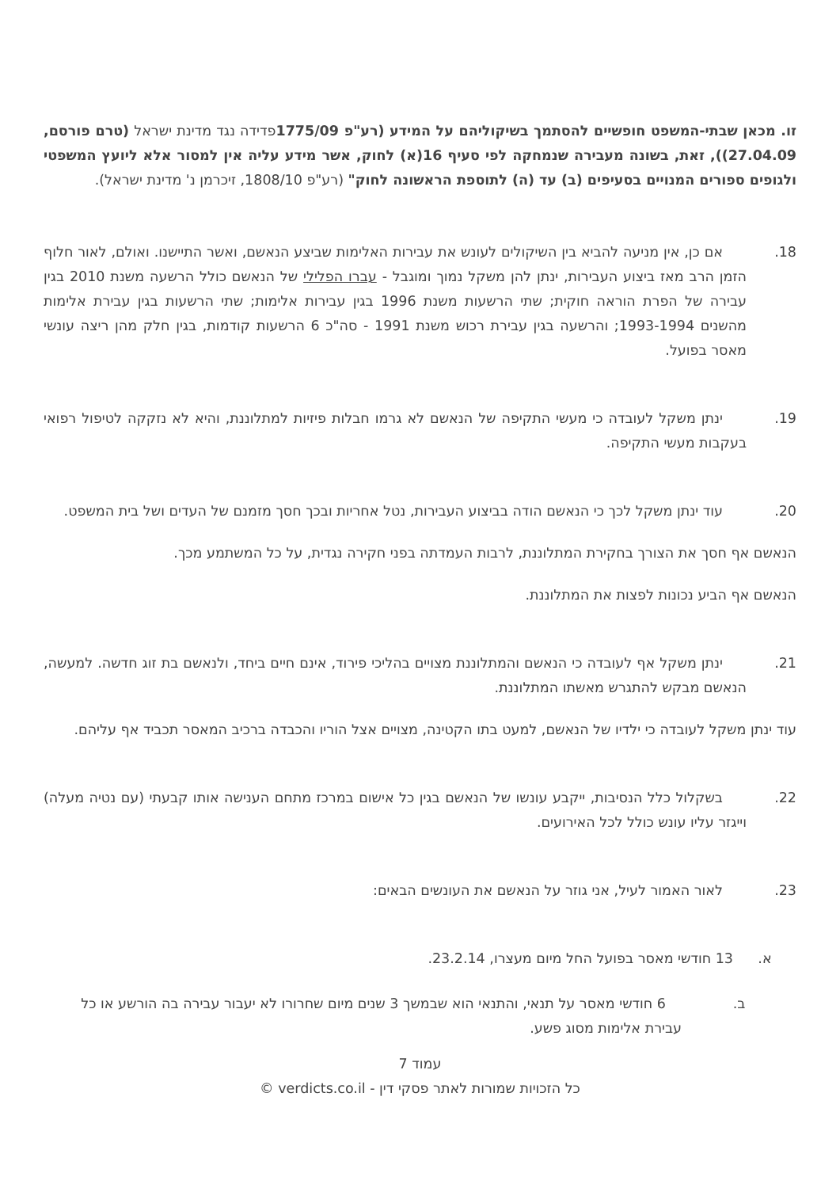זו. מכאן שבתי-המשפט חופשיים להסתמך בשיקוליהם על המידע (רע"פ 1775/09פדידה נגד מדינת ישראל (טרם פורסם, 27.04.09)), זאת, בשונה מעבירה שנמחקה לפי סעיף 16(א) לחוק, אשר מידע עליה אין למסור אלא ליועץ המשפטי ולגופים ספורים המנויים בסעיפים (ב) עד (ה) לתוספת הראשונה לחוק" (רע"פ 1808/10, זיכרמן נ' מדינת ישראל).
18. אם כן, אין מניעה להביא בין השיקולים לעונש את עבירות האלימות שביצע הנאשם, ואשר התיישנו. ואולם, לאור חלוף הזמן הרב מאז ביצוע העבירות, ינתן להן משקל נמוך ומוגבל - עברו הפלילי של הנאשם כולל הרשעה משנת 2010 בגין עבירה של הפרת הוראה חוקית; שתי הרשעות משנת 1996 בגין עבירות אלימות; שתי הרשעות בגין עבירת אלימות מהשנים 1993-1994; והרשעה בגין עבירת רכוש משנת 1991 - סה"כ 6 הרשעות קודמות, בגין חלק מהן ריצה עונשי מאסר בפועל.
19. ינתן משקל לעובדה כי מעשי התקיפה של הנאשם לא גרמו חבלות פיזיות למתלוננת, והיא לא נזקקה לטיפול רפואי בעקבות מעשי התקיפה.
20. עוד ינתן משקל לכך כי הנאשם הודה בביצוע העבירות, נטל אחריות ובכך חסך מזמנם של העדים ושל בית המשפט.
הנאשם אף חסך את הצורך בחקירת המתלוננת, לרבות העמדתה בפני חקירה נגדית, על כל המשתמע מכך.
הנאשם אף הביע נכונות לפצות את המתלוננת.
21. ינתן משקל אף לעובדה כי הנאשם והמתלוננת מצויים בהליכי פירוד, אינם חיים ביחד, ולנאשם בת זוג חדשה. למעשה, הנאשם מבקש להתגרש מאשתו המתלוננת.
עוד ינתן משקל לעובדה כי ילדיו של הנאשם, למעט בתו הקטינה, מצויים אצל הוריו והכבדה ברכיב המאסר תכביד אף עליהם.
22. בשקלול כלל הנסיבות, ייקבע עונשו של הנאשם בגין כל אישום במרכז מתחם הענישה אותו קבעתי (עם נטיה מעלה) וייגזר עליו עונש כולל לכל האירועים.
23. לאור האמור לעיל, אני גוזר על הנאשם את העונשים הבאים:
א. 13 חודשי מאסר בפועל החל מיום מעצרו, 23.2.14.
ב. 6 חודשי מאסר על תנאי, והתנאי הוא שבמשך 3 שנים מיום שחרורו לא יעבור עבירה בה הורשע או כל עבירת אלימות מסוג פשע.
עמוד 7
כל הזכויות שמורות לאתר פסקי דין - verdicts.co.il ©